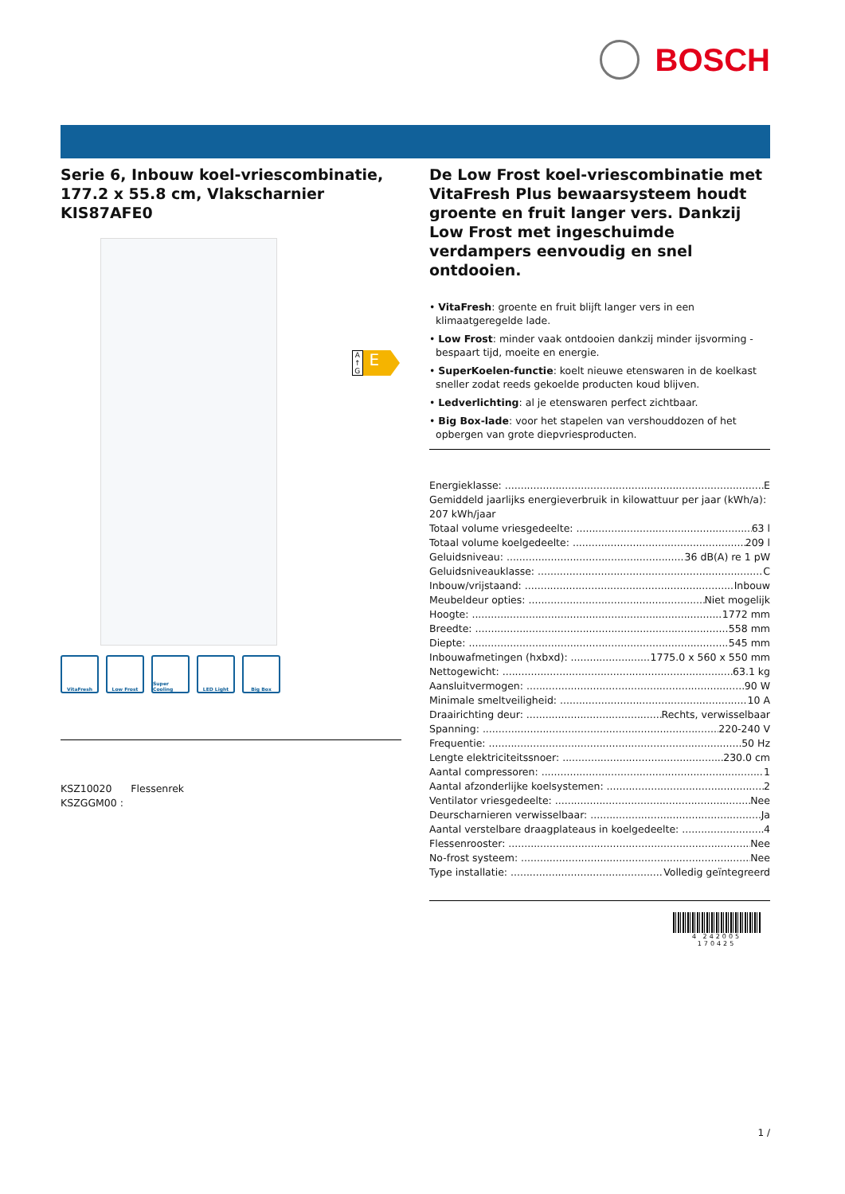BOSCH
Serie 6, Inbouw koel-vriescombinatie, 177.2 x 55.8 cm, Vlakscharnier
KIS87AFE0
VitaFresh Low Frost Super Cooling
LED Light Big Box
KSZ10020 Flessenrek
KSZGGM00 :
A ↑ G
E
De Low Frost koel-vriescombinatie met VitaFresh Plus bewaarsysteem houdt groente en fruit langer vers. Dankzij Low Frost met ingeschuimde verdampers eenvoudig en snel ontdooien.
• VitaFresh: groente en fruit blijft langer vers in een klimaatgeregelde lade.
• Low Frost: minder vaak ontdooien dankzij minder ijsvorming - bespaart tijd, moeite en energie.
• SuperKoelen-functie: koelt nieuwe etenswaren in de koelkast sneller zodat reeds gekoelde producten koud blijven.
• Ledverlichting: al je etenswaren perfect zichtbaar.
• Big Box-lade: voor het stapelen van vershouddozen of het opbergen van grote diepvriesproducten.
Energieklasse: E
Gemiddeld jaarlijks energieverbruik in kilowattuur per jaar (kWh/a): 207 kWh/jaar
Totaal volume vriesgedeelte: 63 l
Totaal volume koelgedeelte: 209 l
Geluidsniveau: 36 dB(A) re 1 pW
Geluidsniveauklasse: C
Inbouw/vrijstaand: Inbouw
Meubeldeur opties: Niet mogelijk
Hoogte: 1772 mm
Breedte: 558 mm
Diepte: 545 mm
Inbouwafmetingen (hxbxd): 1775.0 x 560 x 550 mm
Nettogewicht: 63.1 kg
Aansluitvermogen: 90 W
Minimale smeltveiligheid: 10 A
Draairichting deur: Rechts, verwisselbaar
Spanning: 220-240 V
Frequentie: 50 Hz
Lengte elektriciteitssnoer: 230.0 cm
Aantal compressoren: 1
Aantal afzonderlijke koelsystemen: 2
Ventilator vriesgedeelte: Nee
Deurscharnieren verwisselbaar: Ja
Aantal verstelbare draagplateaus in koelgedeelte: 4
Flessenrooster: Nee
No-frost systeem: Nee
Type installatie: Volledig geïntegreerd
4 242005 170425
1 /